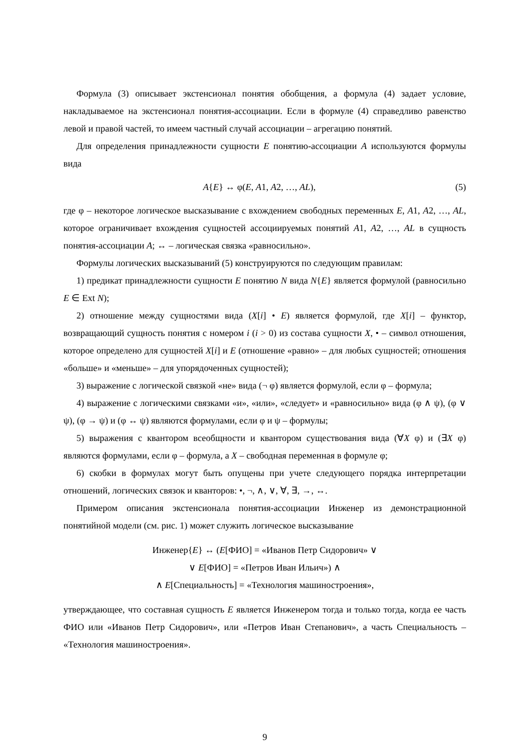Формула (3) описывает экстенсионал понятия обобщения, а формула (4) задает условие, накладываемое на экстенсионал понятия-ассоциации. Если в формуле (4) справедливо равенство левой и правой частей, то имеем частный случай ассоциации – агрегацию понятий.
Для определения принадлежности сущности E понятию-ассоциации A используются формулы вида
A{E} ↔ φ(E, A1, A2, …, AL), (5)
где φ – некоторое логическое высказывание с вхождением свободных переменных E, A1, A2, …, AL, которое ограничивает вхождения сущностей ассоциируемых понятий A1, A2, …, AL в сущность понятия-ассоциации A; ↔ – логическая связка «равносильно».
Формулы логических высказываний (5) конструируются по следующим правилам:
1) предикат принадлежности сущности E понятию N вида N{E} является формулой (равносильно E ∈ Ext N);
2) отношение между сущностями вида (X[i] • E) является формулой, где X[i] – функтор, возвращающий сущность понятия с номером i (i > 0) из состава сущности X, • – символ отношения, которое определено для сущностей X[i] и E (отношение «равно» – для любых сущностей; отношения «больше» и «меньше» – для упорядоченных сущностей);
3) выражение с логической связкой «не» вида (¬ φ) является формулой, если φ – формула;
4) выражение с логическими связками «и», «или», «следует» и «равносильно» вида (φ ∧ ψ), (φ ∨ ψ), (φ → ψ) и (φ ↔ ψ) являются формулами, если φ и ψ – формулы;
5) выражения с квантором всеобщности и квантором существования вида (∀X φ) и (∃X φ) являются формулами, если φ – формула, а X – свободная переменная в формуле φ;
6) скобки в формулах могут быть опущены при учете следующего порядка интерпретации отношений, логических связок и кванторов: •, ¬, ∧, ∨, ∀, ∃, →, ↔.
Примером описания экстенсионала понятия-ассоциации Инженер из демонстрационной понятийной модели (см. рис. 1) может служить логическое высказывание
Инженер{E} ↔ (E[ФИО] = «Иванов Петр Сидорович» ∨
∨ E[ФИО] = «Петров Иван Ильич») ∧
∧ E[Специальность] = «Технология машиностроения»,
утверждающее, что составная сущность E является Инженером тогда и только тогда, когда ее часть ФИО или «Иванов Петр Сидорович», или «Петров Иван Степанович», а часть Специальность – «Технология машиностроения».
9